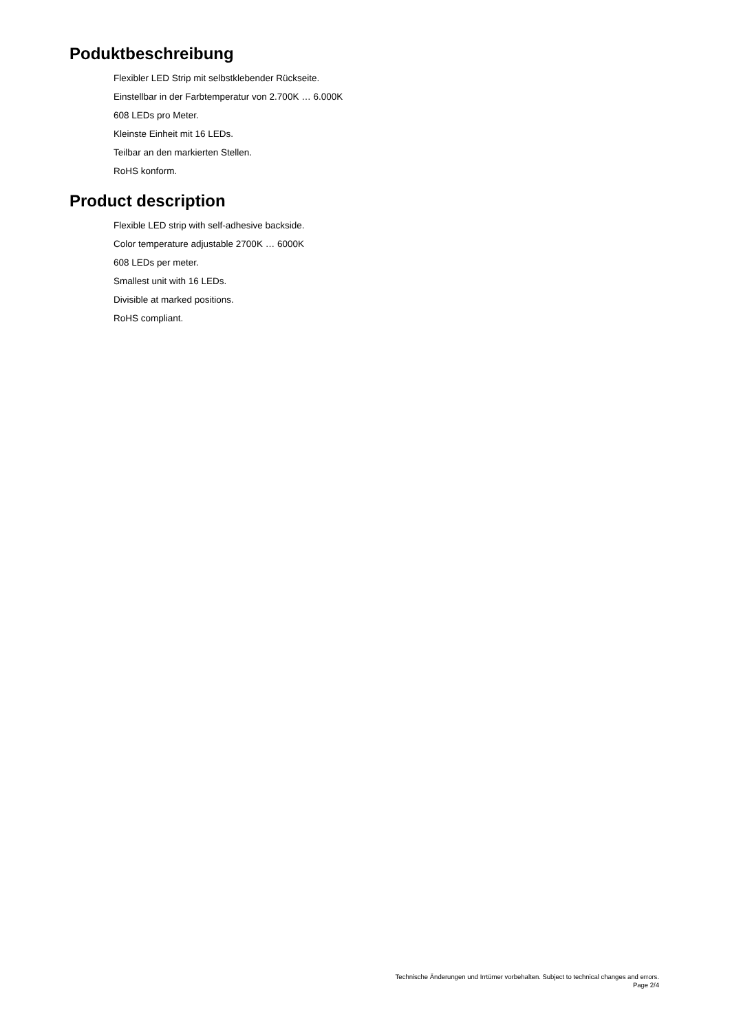Poduktbeschreibung
Flexibler LED Strip mit selbstklebender Rückseite.
Einstellbar in der Farbtemperatur von 2.700K … 6.000K
608 LEDs pro Meter.
Kleinste Einheit mit 16 LEDs.
Teilbar an den markierten Stellen.
RoHS konform.
Product description
Flexible LED strip with self-adhesive backside.
Color temperature adjustable 2700K … 6000K
608 LEDs per meter.
Smallest unit with 16 LEDs.
Divisible at marked positions.
RoHS compliant.
Technische Änderungen und Irrtümer vorbehalten. Subject to technical changes and errors.
Page 2/4